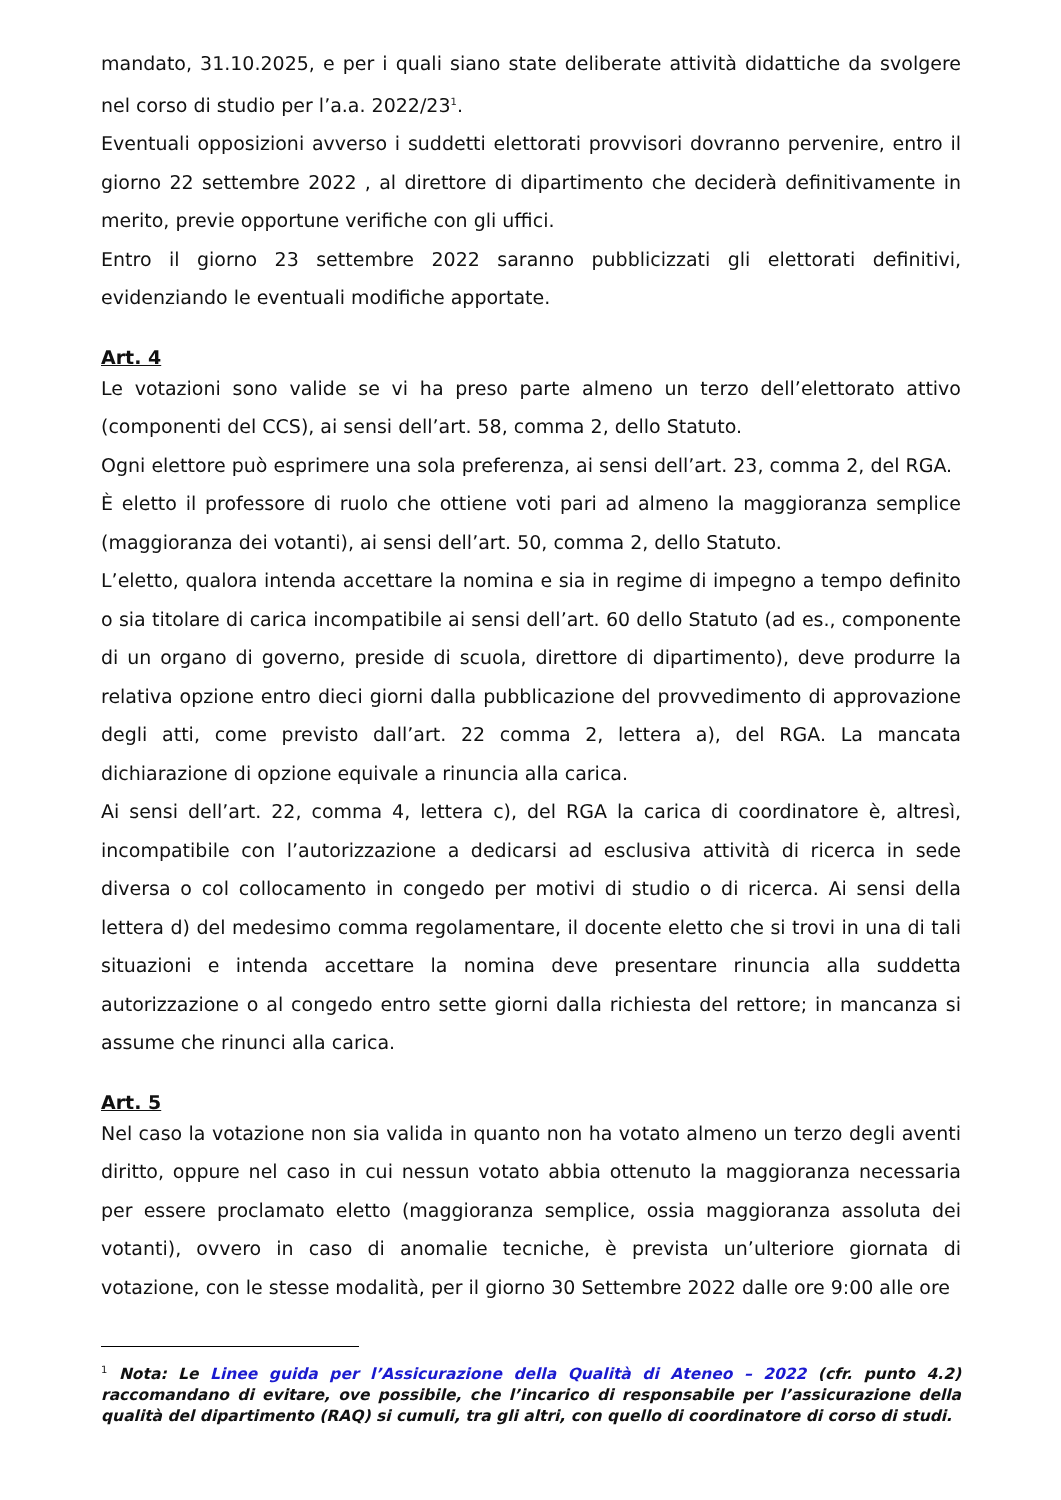mandato, 31.10.2025, e per i quali siano state deliberate attività didattiche da svolgere nel corso di studio per l’a.a. 2022/23<sup>1</sup>.
Eventuali opposizioni avverso i suddetti elettorati provvisori dovranno pervenire, entro il giorno 22 settembre 2022 , al direttore di dipartimento che deciderà definitivamente in merito, previe opportune verifiche con gli uffici.
Entro il giorno 23 settembre 2022 saranno pubblicizzati gli elettorati definitivi, evidenziando le eventuali modifiche apportate.
Art. 4
Le votazioni sono valide se vi ha preso parte almeno un terzo dell’elettorato attivo (componenti del CCS), ai sensi dell’art. 58, comma 2, dello Statuto.
Ogni elettore può esprimere una sola preferenza, ai sensi dell’art. 23, comma 2, del RGA.
È eletto il professore di ruolo che ottiene voti pari ad almeno la maggioranza semplice (maggioranza dei votanti), ai sensi dell’art. 50, comma 2, dello Statuto.
L’eletto, qualora intenda accettare la nomina e sia in regime di impegno a tempo definito o sia titolare di carica incompatibile ai sensi dell’art. 60 dello Statuto (ad es., componente di un organo di governo, preside di scuola, direttore di dipartimento), deve produrre la relativa opzione entro dieci giorni dalla pubblicazione del provvedimento di approvazione degli atti, come previsto dall’art. 22 comma 2, lettera a), del RGA. La mancata dichiarazione di opzione equivale a rinuncia alla carica.
Ai sensi dell’art. 22, comma 4, lettera c), del RGA la carica di coordinatore è, altresì, incompatibile con l’autorizzazione a dedicarsi ad esclusiva attività di ricerca in sede diversa o col collocamento in congedo per motivi di studio o di ricerca. Ai sensi della lettera d) del medesimo comma regolamentare, il docente eletto che si trovi in una di tali situazioni e intenda accettare la nomina deve presentare rinuncia alla suddetta autorizzazione o al congedo entro sette giorni dalla richiesta del rettore; in mancanza si assume che rinunci alla carica.
Art. 5
Nel caso la votazione non sia valida in quanto non ha votato almeno un terzo degli aventi diritto, oppure nel caso in cui nessun votato abbia ottenuto la maggioranza necessaria per essere proclamato eletto (maggioranza semplice, ossia maggioranza assoluta dei votanti), ovvero in caso di anomalie tecniche, è prevista un’ulteriore giornata di votazione, con le stesse modalità, per il giorno 30 Settembre 2022 dalle ore 9:00 alle ore
<sup>1</sup> Nota: Le Linee guida per l’Assicurazione della Qualità di Ateneo – 2022 (cfr. punto 4.2) raccomandano di evitare, ove possibile, che l’incarico di responsabile per l’assicurazione della qualità del dipartimento (RAQ) si cumuli, tra gli altri, con quello di coordinatore di corso di studi.